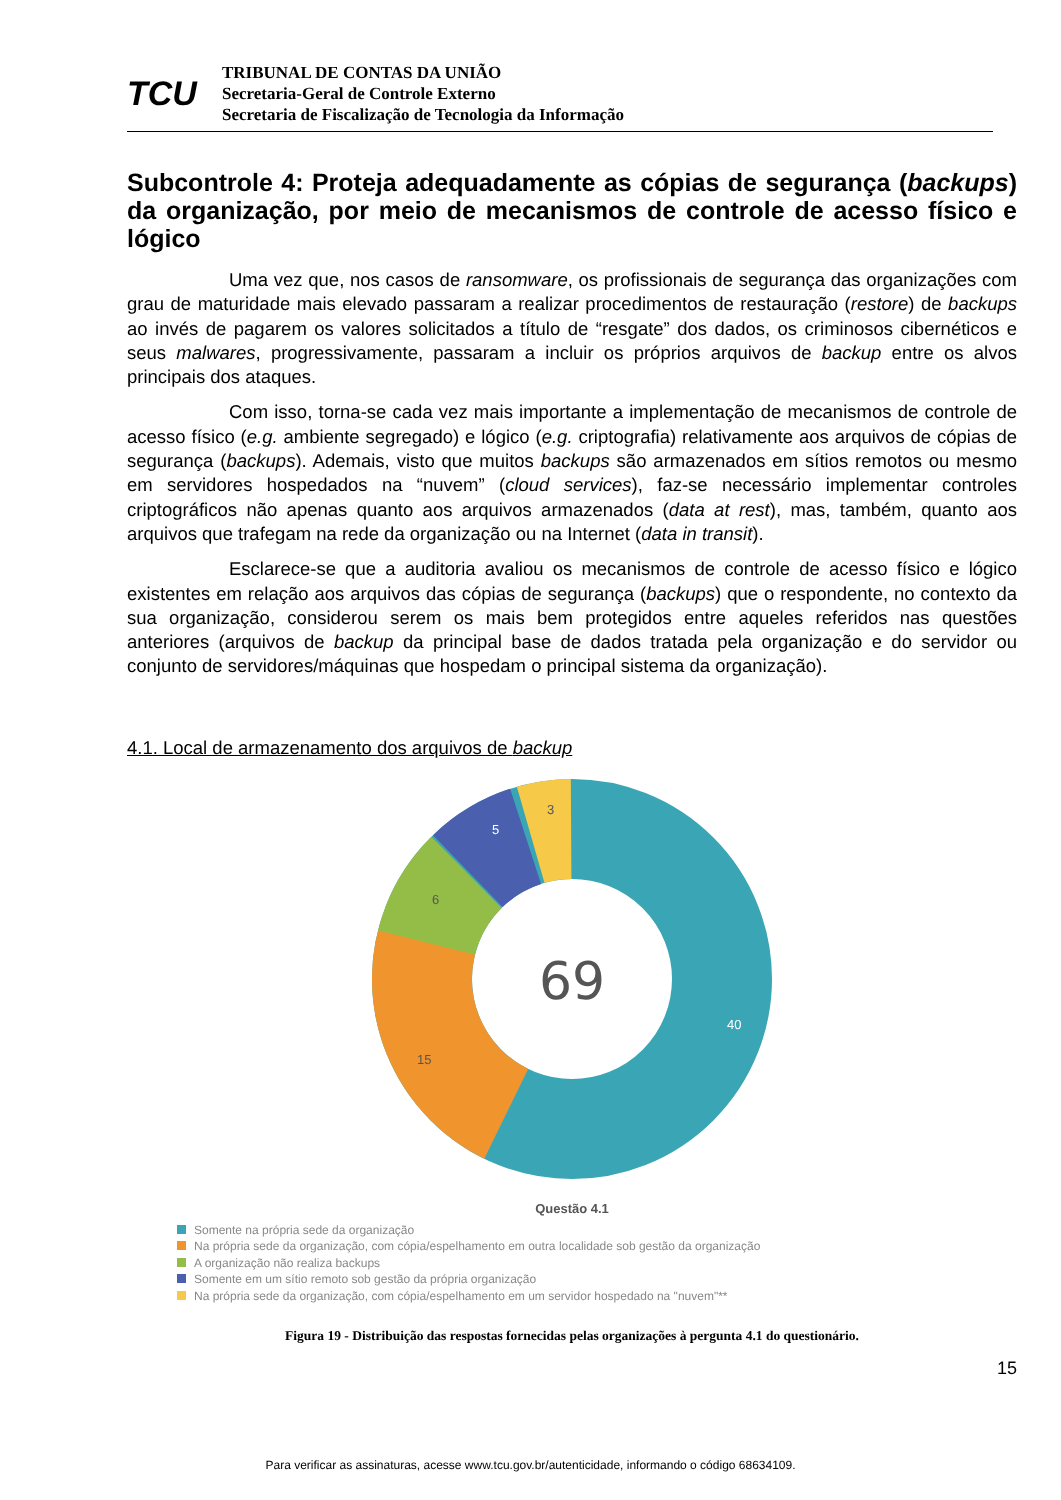TCU
TRIBUNAL DE CONTAS DA UNIÃO
Secretaria-Geral de Controle Externo
Secretaria de Fiscalização de Tecnologia da Informação
Subcontrole 4: Proteja adequadamente as cópias de segurança (backups) da organização, por meio de mecanismos de controle de acesso físico e lógico
Uma vez que, nos casos de ransomware, os profissionais de segurança das organizações com grau de maturidade mais elevado passaram a realizar procedimentos de restauração (restore) de backups ao invés de pagarem os valores solicitados a título de “resgate” dos dados, os criminosos cibernéticos e seus malwares, progressivamente, passaram a incluir os próprios arquivos de backup entre os alvos principais dos ataques.
Com isso, torna-se cada vez mais importante a implementação de mecanismos de controle de acesso físico (e.g. ambiente segregado) e lógico (e.g. criptografia) relativamente aos arquivos de cópias de segurança (backups). Ademais, visto que muitos backups são armazenados em sítios remotos ou mesmo em servidores hospedados na “nuvem” (cloud services), faz-se necessário implementar controles criptográficos não apenas quanto aos arquivos armazenados (data at rest), mas, também, quanto aos arquivos que trafegam na rede da organização ou na Internet (data in transit).
Esclarece-se que a auditoria avaliou os mecanismos de controle de acesso físico e lógico existentes em relação aos arquivos das cópias de segurança (backups) que o respondente, no contexto da sua organização, considerou serem os mais bem protegidos entre aqueles referidos nas questões anteriores (arquivos de backup da principal base de dados tratada pela organização e do servidor ou conjunto de servidores/máquinas que hospedam o principal sistema da organização).
4.1. Local de armazenamento dos arquivos de backup
69
40
15
6
5
3
Questão 4.1
Somente na própria sede da organização
Na própria sede da organização, com cópia/espelhamento em outra localidade sob gestão da organização
A organização não realiza backups
Somente em um sítio remoto sob gestão da própria organização
Na própria sede da organização, com cópia/espelhamento em um servidor hospedado na "nuvem"**
Figura 19 - Distribuição das respostas fornecidas pelas organizações à pergunta 4.1 do questionário.
15
Para verificar as assinaturas, acesse www.tcu.gov.br/autenticidade, informando o código 68634109.